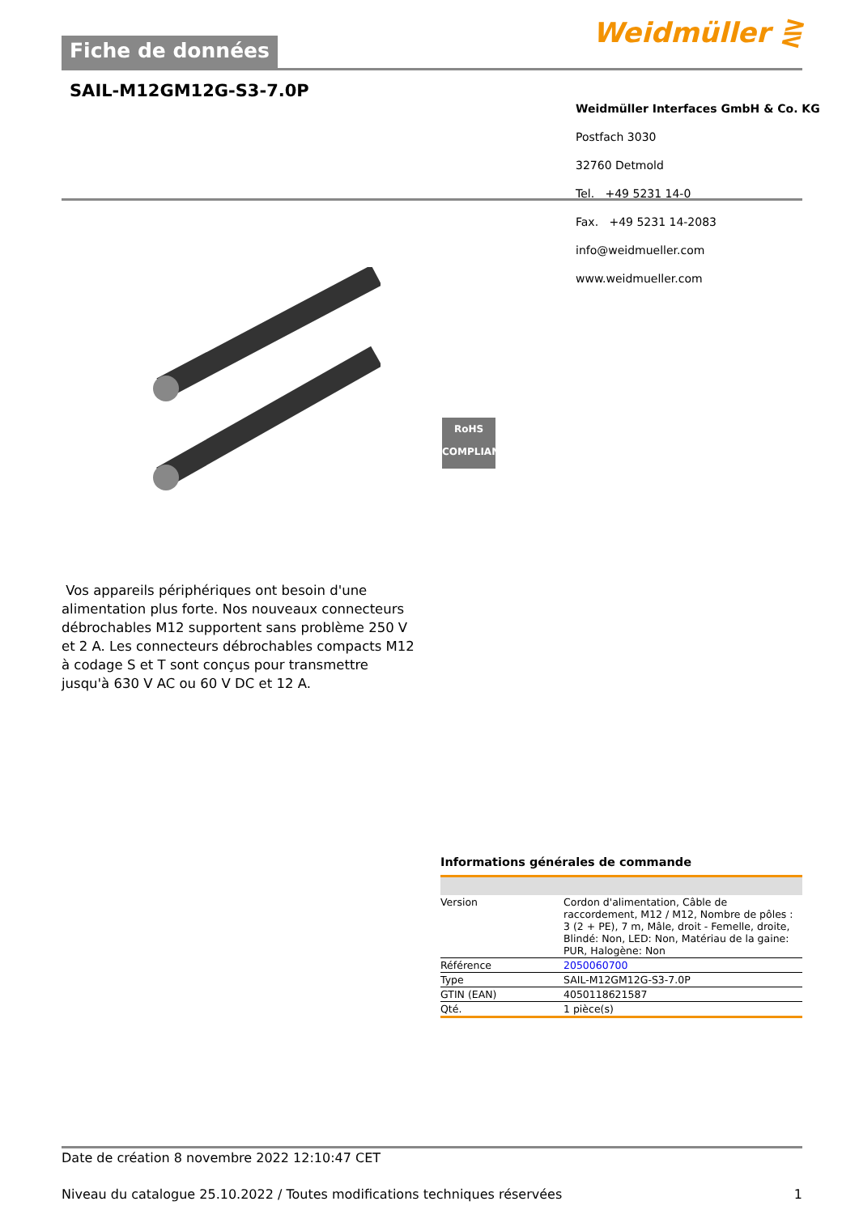Fiche de données Weidmüller ⋛
SAIL-M12GM12G-S3-7.0P
Weidmüller Interfaces GmbH & Co. KG
Postfach 3030
32760 Detmold
Tel. +49 5231 14-0
Fax. +49 5231 14-2083
info@weidmueller.com
www.weidmueller.com
RoHS
COMPLIANT
Vos appareils périphériques ont besoin d'une alimentation plus forte. Nos nouveaux connecteurs débrochables M12 supportent sans problème 250 V et 2 A. Les connecteurs débrochables compacts M12 à codage S et T sont conçus pour transmettre jusqu'à 630 V AC ou 60 V DC et 12 A.
Informations générales de commande
| Version | Cordon d'alimentation, Câble de raccordement, M12 / M12, Nombre de pôles : 3 (2 + PE), 7 m, Mâle, droit - Femelle, droite, Blindé: Non, LED: Non, Matériau de la gaine: PUR, Halogène: Non |
| Référence | 2050060700 |
| Type | SAIL-M12GM12G-S3-7.0P |
| GTIN (EAN) | 4050118621587 |
| Qté. | 1 pièce(s) |
Date de création 8 novembre 2022 12:10:47 CET
Niveau du catalogue 25.10.2022 / Toutes modifications techniques réservées 1